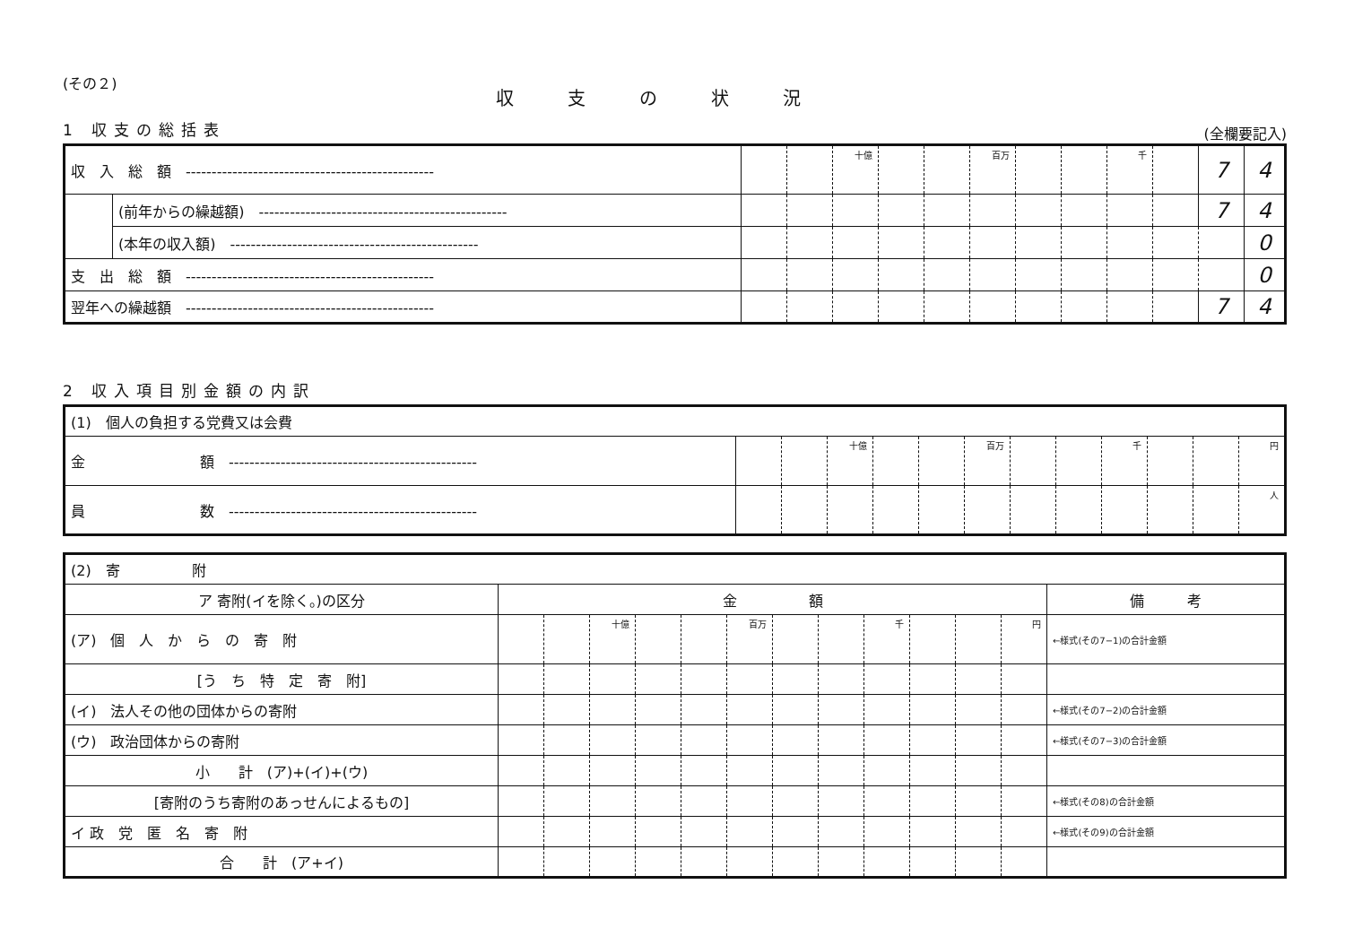(その２)
収支の状況
1 収支の総括表
(全欄要記入)
| 収 入 総 額 ------------------------------------------------ | | | | 十億 | | | 百万 | | | 千 | | 7 | 4 |
| | (前年からの繰越額) ------------------------------------------------ | | | | | | | | | | | 7 | 4 |
| | (本年の収入額) ------------------------------------------------ | | | | | | | | | | | | 0 |
| 支 出 総 額 ------------------------------------------------ | | | | | | | | | | | | | 0 |
| 翌年への繰越額 ------------------------------------------------ | | | | | | | | | | | | 7 | 4 |
2 収入項目別金額の内訳
| (1) 個人の負担する党費又は会費 | | | | | | | | | | | | |
| 金 額 ------------------------------------------------ | | | 十億 | | | 百万 | | | 千 | | | 円 |
| 員 数 ------------------------------------------------ | | | | | | | | | | | | 人 |
| (2) 寄 附 | | | | | | | | | | | | | |
| ア 寄附(イを除く。)の区分 | 金 額 | | | | | | | | | | | | 備 考 |
| (ア) 個 人 か ら の 寄 附 | | | 十億 | | | 百万 | | | 千 | | | 円 | ←様式(その7−1)の合計金額 |
| [う ち 特 定 寄 附] | | | | | | | | | | | | | |
| (イ) 法人その他の団体からの寄附 | | | | | | | | | | | | | ←様式(その7−2)の合計金額 |
| (ウ) 政治団体からの寄附 | | | | | | | | | | | | | ←様式(その7−3)の合計金額 |
| 小 計 (ア)+(イ)+(ウ) | | | | | | | | | | | | | |
| [寄附のうち寄附のあっせんによるもの] | | | | | | | | | | | | | ←様式(その8)の合計金額 |
| イ 政 党 匿 名 寄 附 | | | | | | | | | | | | | ←様式(その9)の合計金額 |
| 合 計 (ア+イ) | | | | | | | | | | | | | |